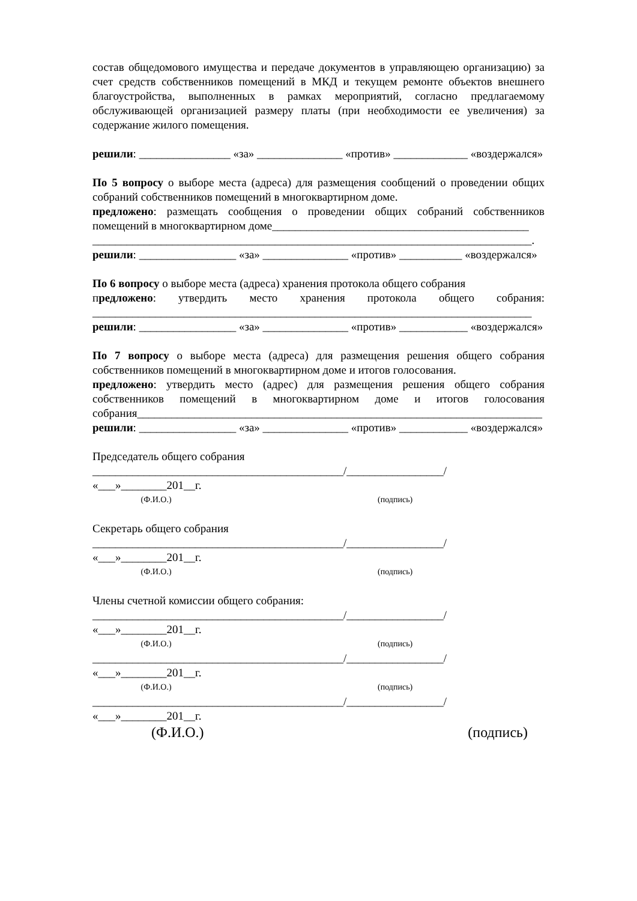состав общедомового имущества и передаче документов в управляющею организацию) за счет средств собственников помещений в МКД и текущем ремонте объектов внешнего благоустройства, выполненных в рамках мероприятий, согласно предлагаемому обслуживающей организацией размеру платы (при необходимости ее увеличения) за содержание жилого помещения.
решили: ________________ «за» _______________ «против» _____________ «воздержался»
По 5 вопросу о выборе места (адреса) для размещения сообщений о проведении общих собраний собственников помещений в многоквартирном доме.
предложено: размещать сообщения о проведении общих собраний собственников помещений в многоквартирном доме_____________________________________________
_____________________________________________________________________________.
решили: _________________ «за» _______________ «против» ___________ «воздержался»
По 6 вопросу о выборе места (адреса) хранения протокола общего собрания
предложено: утвердить место хранения протокола общего собрания: _____________________________________________________________________________
решили: _________________ «за» _______________ «против» ____________ «воздержался»
По 7 вопросу о выборе места (адреса) для размещения решения общего собрания собственников помещений в многоквартирном доме и итогов голосования.
предложено: утвердить место (адрес) для размещения решения общего собрания собственников помещений в многоквартирном доме и итогов голосования собрания_______________________________________________________________________
решили: _________________ «за» _______________ «против» ____________ «воздержался»
Председатель общего собрания
____________________________________________/_________________/
«___»________201__г.
(Ф.И.О.) (подпись)
Секретарь общего собрания
____________________________________________/_________________/
«___»________201__г.
(Ф.И.О.) (подпись)
Члены счетной комиссии общего собрания:
____________________________________________/_________________/
«___»________201__г.
(Ф.И.О.) (подпись)
____________________________________________/_________________/
«___»________201__г.
(Ф.И.О.) (подпись)
____________________________________________/_________________/
«___»________201__г.
(Ф.И.О.) (подпись)